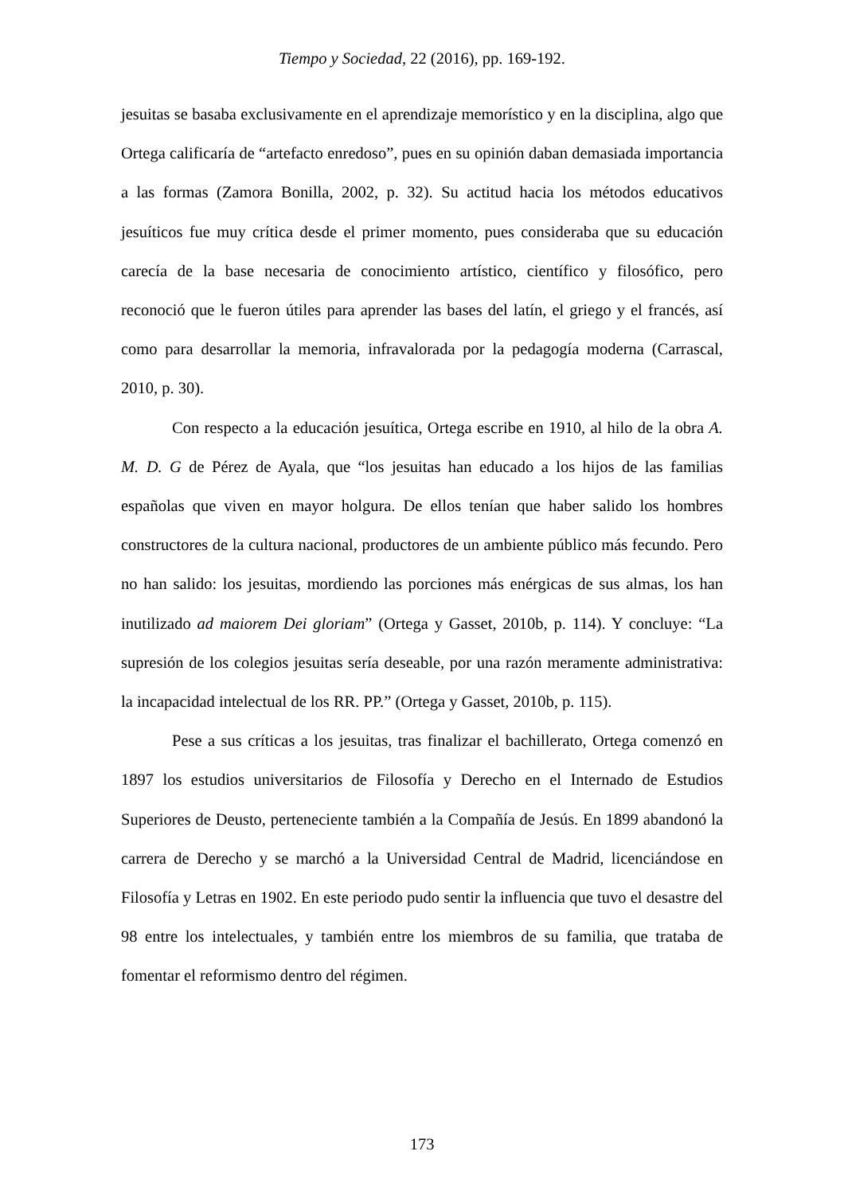Tiempo y Sociedad, 22 (2016), pp. 169-192.
jesuitas se basaba exclusivamente en el aprendizaje memorístico y en la disciplina, algo que Ortega calificaría de “artefacto enredoso”, pues en su opinión daban demasiada importancia a las formas (Zamora Bonilla, 2002, p. 32). Su actitud hacia los métodos educativos jesuíticos fue muy crítica desde el primer momento, pues consideraba que su educación carecía de la base necesaria de conocimiento artístico, científico y filosófico, pero reconoció que le fueron útiles para aprender las bases del latín, el griego y el francés, así como para desarrollar la memoria, infravalorada por la pedagogía moderna (Carrascal, 2010, p. 30).
Con respecto a la educación jesuítica, Ortega escribe en 1910, al hilo de la obra A. M. D. G de Pérez de Ayala, que “los jesuitas han educado a los hijos de las familias españolas que viven en mayor holgura. De ellos tenían que haber salido los hombres constructores de la cultura nacional, productores de un ambiente público más fecundo. Pero no han salido: los jesuitas, mordiendo las porciones más enérgicas de sus almas, los han inutilizado ad maiorem Dei gloriam” (Ortega y Gasset, 2010b, p. 114). Y concluye: “La supresión de los colegios jesuitas sería deseable, por una razón meramente administrativa: la incapacidad intelectual de los RR. PP.” (Ortega y Gasset, 2010b, p. 115).
Pese a sus críticas a los jesuitas, tras finalizar el bachillerato, Ortega comenzó en 1897 los estudios universitarios de Filosofía y Derecho en el Internado de Estudios Superiores de Deusto, perteneciente también a la Compañía de Jesús. En 1899 abandonó la carrera de Derecho y se marchó a la Universidad Central de Madrid, licenciándose en Filosofía y Letras en 1902. En este periodo pudo sentir la influencia que tuvo el desastre del 98 entre los intelectuales, y también entre los miembros de su familia, que trataba de fomentar el reformismo dentro del régimen.
173